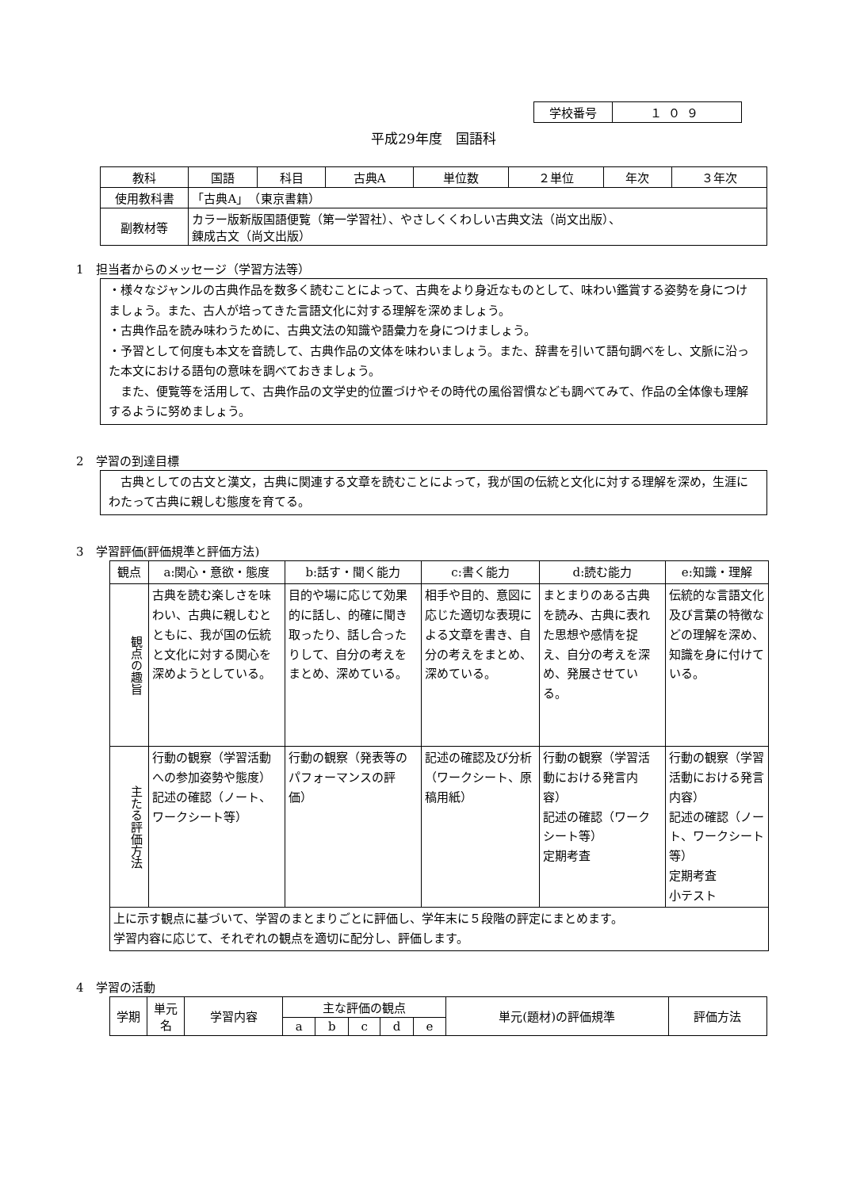| 学校番号 | １０９ |
平成29年度　国語科
| 教科 | 国語 | 科目 | 古典A | 単位数 | ２単位 | 年次 | ３年次 |
| 使用教科書 | 「古典A」 （東京書籍） | | | | | | |
| 副教材等 | カラー版新版国語便覧（第一学習社）、やさしくくわしい古典文法（尚文出版）、 錬成古文（尚文出版） | | | | | | |
1　担当者からのメッセージ（学習方法等）
・様々なジャンルの古典作品を数多く読むことによって、古典をより身近なものとして、味わい鑑賞する姿勢を身につけましょう。また、古人が培ってきた言語文化に対する理解を深めましょう。
・古典作品を読み味わうために、古典文法の知識や語彙力を身につけましょう。
・予習として何度も本文を音読して、古典作品の文体を味わいましょう。また、辞書を引いて語句調べをし、文脈に沿った本文における語句の意味を調べておきましょう。
　また、便覧等を活用して、古典作品の文学史的位置づけやその時代の風俗習慣なども調べてみて、作品の全体像も理解するように努めましょう。
2　学習の到達目標
　古典としての古文と漢文，古典に関連する文章を読むことによって，我が国の伝統と文化に対する理解を深め，生涯にわたって古典に親しむ態度を育てる。
3　学習評価(評価規準と評価方法)
| 観点 | a:関心・意欲・態度 | b:話す・聞く能力 | c:書く能力 | d:読む能力 | e:知識・理解 |
| 観点の趣旨 | 古典を読む楽しさを味わい、古典に親しむとともに、我が国の伝統と文化に対する関心を深めようとしている。 | 目的や場に応じて効果的に話し、的確に聞き取ったり、話し合ったりして、自分の考えをまとめ、深めている。 | 相手や目的、意図に応じた適切な表現による文章を書き、自分の考えをまとめ、深めている。 | まとまりのある古典を読み、古典に表れた思想や感情を捉え、自分の考えを深め、発展させている。 | 伝統的な言語文化及び言葉の特徴などの理解を深め、知識を身に付けている。 |
| 主たる評価方法 | 行動の観察（学習活動への参加姿勢や態度） 記述の確認（ノート、ワークシート等） | 行動の観察（発表等のパフォーマンスの評価） | 記述の確認及び分析（ワークシート、原稿用紙） | 行動の観察（学習活動における発言内容） 記述の確認（ワークシート等） 定期考査 | 行動の観察（学習活動における発言内容） 記述の確認（ノート、ワークシート等） 定期考査 小テスト |
| 上に示す観点に基づいて、学習のまとまりごとに評価し、学年末に５段階の評定にまとめます。 学習内容に応じて、それぞれの観点を適切に配分し、評価します。 | | | | | |
4　学習の活動
| 学期 | 単元名 | 学習内容 | 主な評価の観点 | | | | | 単元(題材)の評価規準 | 評価方法 |
| | | | a | b | c | d | e | | |